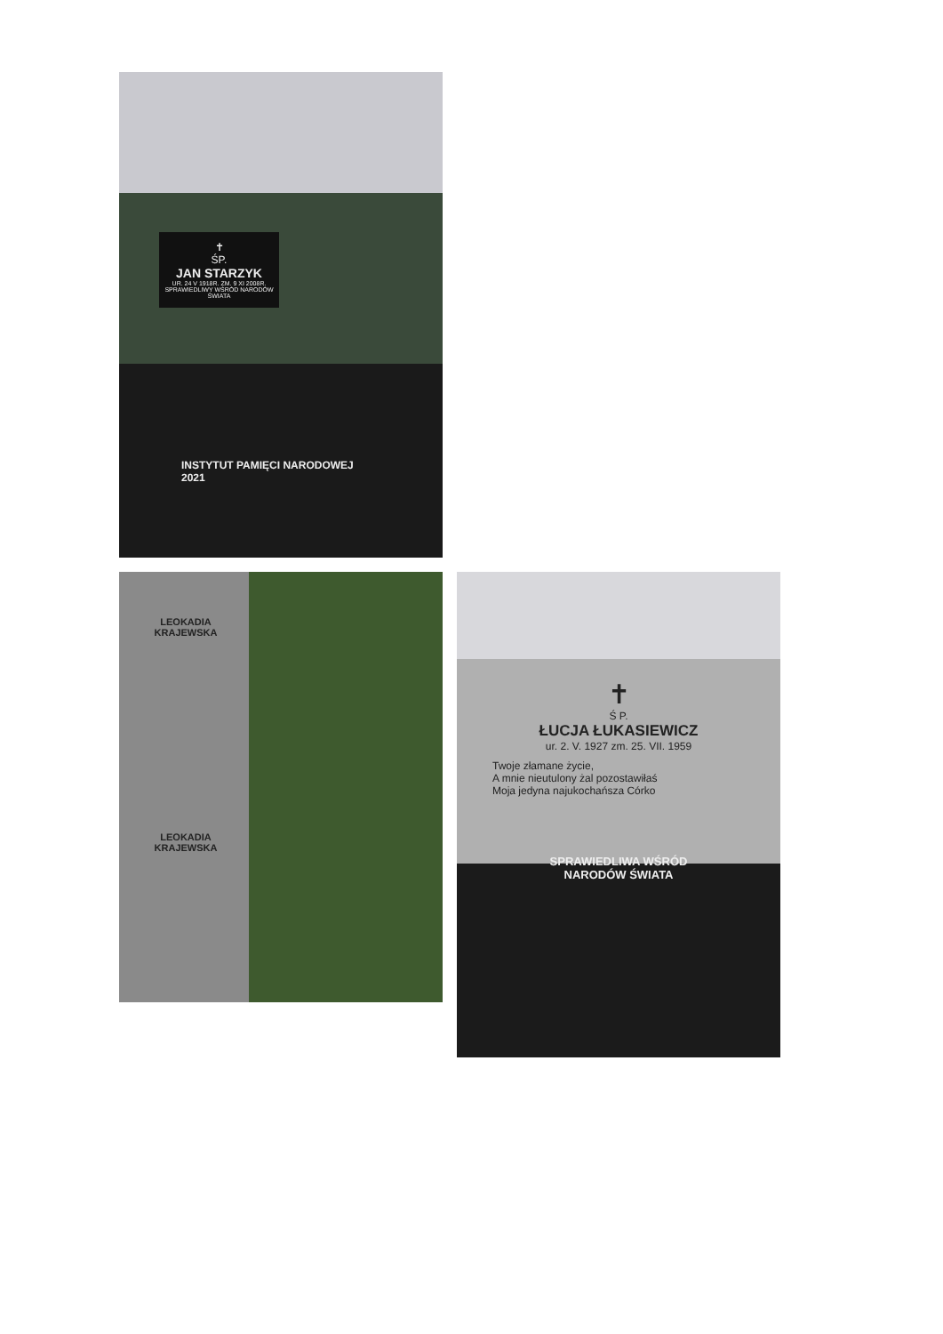✝
ŚP.
JAN STARZYK
UR. 24 V 1918R. ZM. 9 XI 2008R.
SPRAWIEDLIWY WŚRÓD NARODÓW ŚWIATA
INSTYTUT PAMIĘCI NARODOWEJ
2021
LEOKADIA
KRAJEWSKA
LEOKADIA
KRAJEWSKA
✝
Ś P.
ŁUCJA ŁUKASIEWICZ
ur. 2. V. 1927 zm. 25. VII. 1959
Twoje złamane życie,
A mnie nieutulony żal pozostawiłaś
Moja jedyna najukochańsza Córko
SPRAWIEDLIWA WŚRÓD
NARODÓW ŚWIATA